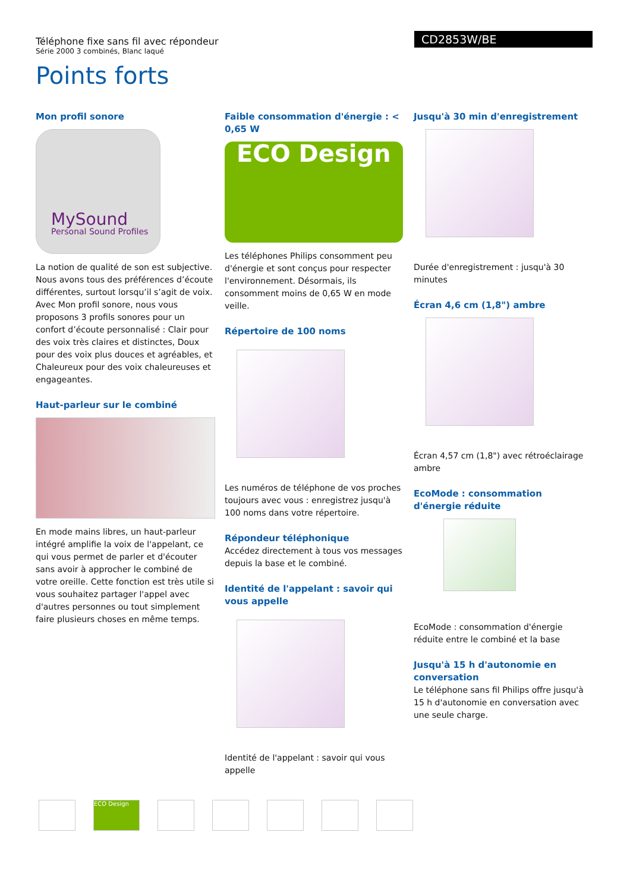Téléphone fixe sans fil avec répondeur
Série 2000 3 combinés, Blanc laqué
CD2853W/BE
Points forts
Mon profil sonore
MySound
Personal Sound Profiles
La notion de qualité de son est subjective. Nous avons tous des préférences d’écoute différentes, surtout lorsqu’il s’agit de voix. Avec Mon profil sonore, nous vous proposons 3 profils sonores pour un confort d’écoute personnalisé : Clair pour des voix très claires et distinctes, Doux pour des voix plus douces et agréables, et Chaleureux pour des voix chaleureuses et engageantes.
Haut-parleur sur le combiné
En mode mains libres, un haut-parleur intégré amplifie la voix de l'appelant, ce qui vous permet de parler et d'écouter sans avoir à approcher le combiné de votre oreille. Cette fonction est très utile si vous souhaitez partager l'appel avec d'autres personnes ou tout simplement faire plusieurs choses en même temps.
Faible consommation d'énergie : < 0,65 W
ECO Design
Les téléphones Philips consomment peu d'énergie et sont conçus pour respecter l'environnement. Désormais, ils consomment moins de 0,65 W en mode veille.
Répertoire de 100 noms
Les numéros de téléphone de vos proches toujours avec vous : enregistrez jusqu'à 100 noms dans votre répertoire.
Répondeur téléphonique
Accédez directement à tous vos messages depuis la base et le combiné.
Identité de l'appelant : savoir qui vous appelle
Identité de l'appelant : savoir qui vous appelle
Jusqu'à 30 min d'enregistrement
Durée d'enregistrement : jusqu'à 30 minutes
Écran 4,6 cm (1,8") ambre
Écran 4,57 cm (1,8") avec rétroéclairage ambre
EcoMode : consommation d'énergie réduite
EcoMode : consommation d'énergie réduite entre le combiné et la base
Jusqu'à 15 h d'autonomie en conversation
Le téléphone sans fil Philips offre jusqu'à 15 h d'autonomie en conversation avec une seule charge.
ECO Design